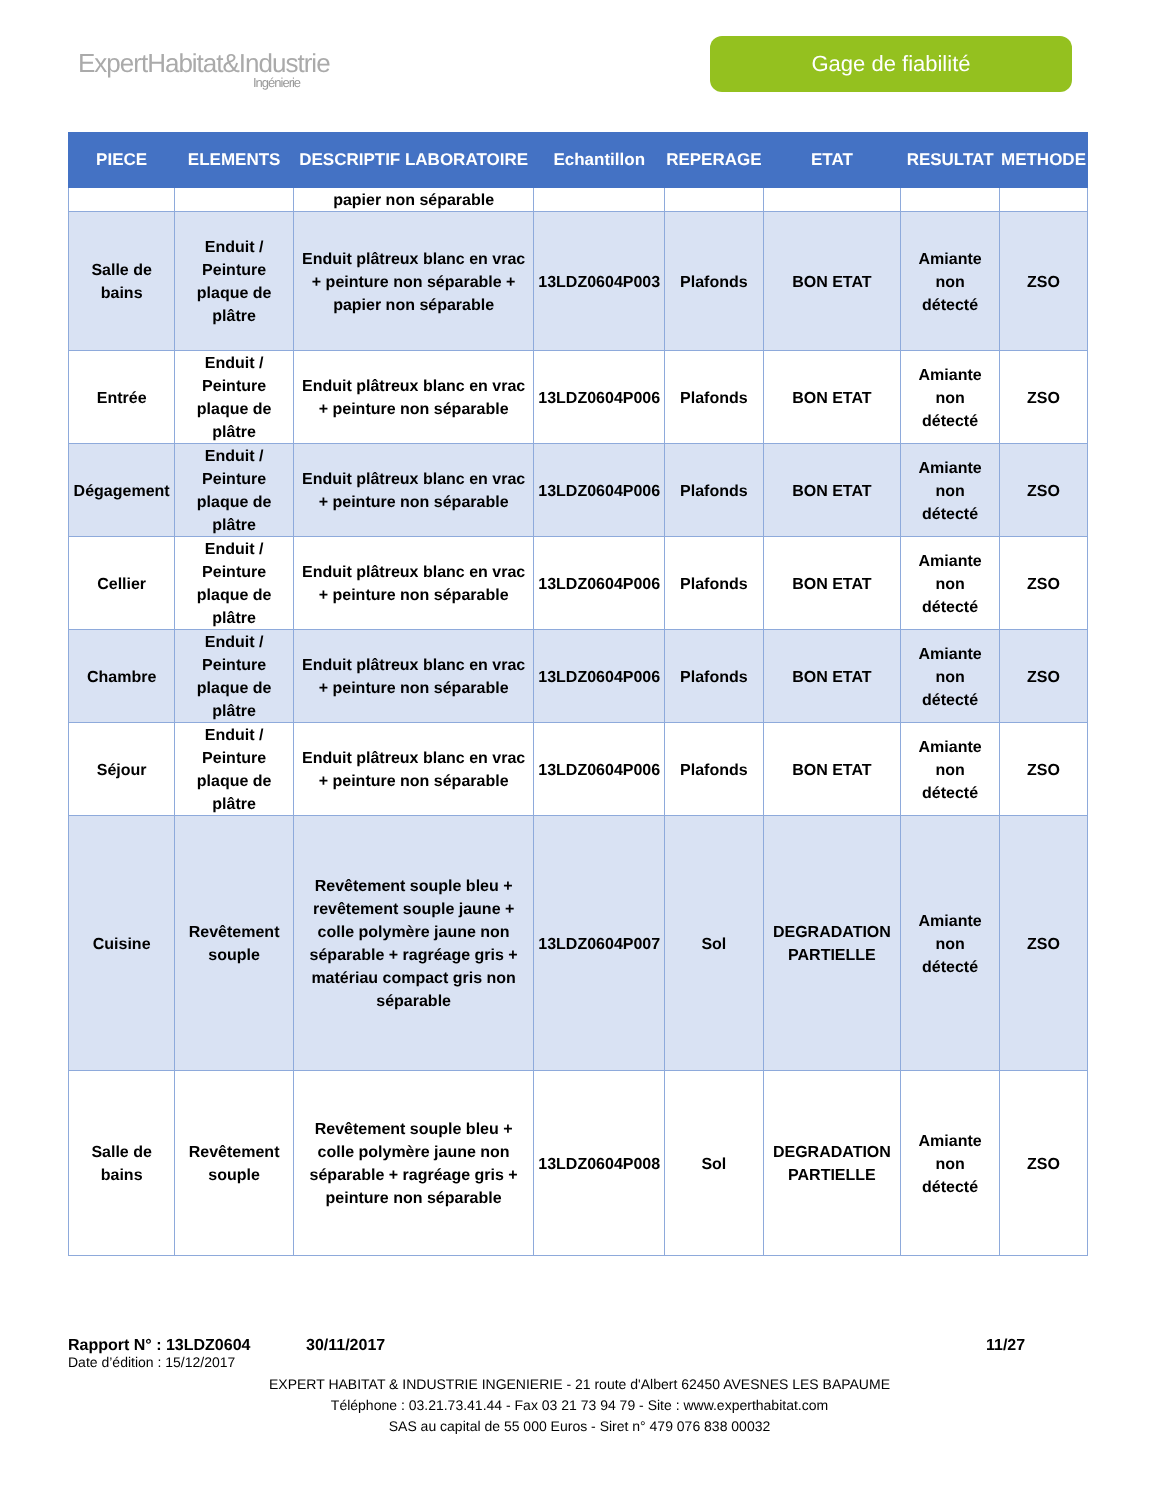ExpertHabitat&Industrie
Ingénierie
Gage de fiabilité
| PIECE | ELEMENTS | DESCRIPTIF LABORATOIRE | Echantillon | REPERAGE | ETAT | RESULTAT | METHODE |
| --- | --- | --- | --- | --- | --- | --- | --- |
| | | papier non séparable | | | | | |
| Salle de bains | Enduit / Peinture plaque de plâtre | Enduit plâtreux blanc en vrac + peinture non séparable + papier non séparable | 13LDZ0604P003 | Plafonds | BON ETAT | Amiante non détecté | ZSO |
| Entrée | Enduit / Peinture plaque de plâtre | Enduit plâtreux blanc en vrac + peinture non séparable | 13LDZ0604P006 | Plafonds | BON ETAT | Amiante non détecté | ZSO |
| Dégagement | Enduit / Peinture plaque de plâtre | Enduit plâtreux blanc en vrac + peinture non séparable | 13LDZ0604P006 | Plafonds | BON ETAT | Amiante non détecté | ZSO |
| Cellier | Enduit / Peinture plaque de plâtre | Enduit plâtreux blanc en vrac + peinture non séparable | 13LDZ0604P006 | Plafonds | BON ETAT | Amiante non détecté | ZSO |
| Chambre | Enduit / Peinture plaque de plâtre | Enduit plâtreux blanc en vrac + peinture non séparable | 13LDZ0604P006 | Plafonds | BON ETAT | Amiante non détecté | ZSO |
| Séjour | Enduit / Peinture plaque de plâtre | Enduit plâtreux blanc en vrac + peinture non séparable | 13LDZ0604P006 | Plafonds | BON ETAT | Amiante non détecté | ZSO |
| Cuisine | Revêtement souple | Revêtement souple bleu + revêtement souple jaune + colle polymère jaune non séparable + ragréage gris + matériau compact gris non séparable | 13LDZ0604P007 | Sol | DEGRADATION PARTIELLE | Amiante non détecté | ZSO |
| Salle de bains | Revêtement souple | Revêtement souple bleu + colle polymère jaune non séparable + ragréage gris + peinture non séparable | 13LDZ0604P008 | Sol | DEGRADATION PARTIELLE | Amiante non détecté | ZSO |
Rapport N° : 13LDZ0604 30/11/2017 11/27
Date d’édition : 15/12/2017
EXPERT HABITAT & INDUSTRIE INGENIERIE - 21 route d'Albert 62450 AVESNES LES BAPAUME
Téléphone : 03.21.73.41.44 - Fax 03 21 73 94 79 - Site : www.experthabitat.com
SAS au capital de 55 000 Euros - Siret n° 479 076 838 00032